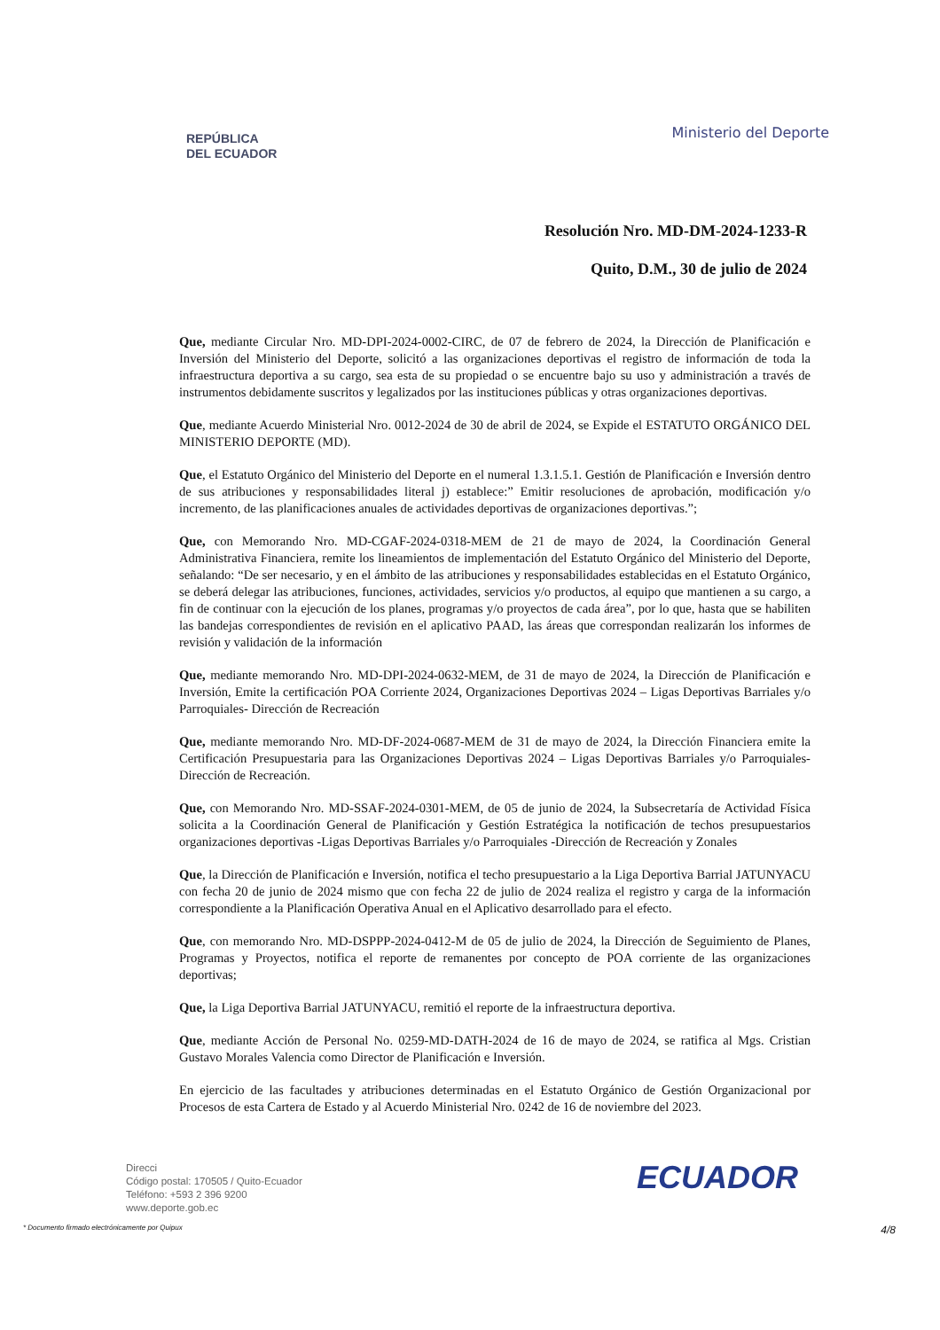REPÚBLICA
DEL ECUADOR
Ministerio del Deporte
Resolución Nro. MD-DM-2024-1233-R
Quito, D.M., 30 de julio de 2024
Que, mediante Circular Nro. MD-DPI-2024-0002-CIRC, de 07 de febrero de 2024, la Dirección de Planificación e Inversión del Ministerio del Deporte, solicitó a las organizaciones deportivas el registro de información de toda la infraestructura deportiva a su cargo, sea esta de su propiedad o se encuentre bajo su uso y administración a través de instrumentos debidamente suscritos y legalizados por las instituciones públicas y otras organizaciones deportivas.
Que, mediante Acuerdo Ministerial Nro. 0012-2024 de 30 de abril de 2024, se Expide el ESTATUTO ORGÁNICO DEL MINISTERIO DEPORTE (MD).
Que, el Estatuto Orgánico del Ministerio del Deporte en el numeral 1.3.1.5.1. Gestión de Planificación e Inversión dentro de sus atribuciones y responsabilidades literal j) establece:” Emitir resoluciones de aprobación, modificación y/o incremento, de las planificaciones anuales de actividades deportivas de organizaciones deportivas.”;
Que, con Memorando Nro. MD-CGAF-2024-0318-MEM de 21 de mayo de 2024, la Coordinación General Administrativa Financiera, remite los lineamientos de implementación del Estatuto Orgánico del Ministerio del Deporte, señalando: “De ser necesario, y en el ámbito de las atribuciones y responsabilidades establecidas en el Estatuto Orgánico, se deberá delegar las atribuciones, funciones, actividades, servicios y/o productos, al equipo que mantienen a su cargo, a fin de continuar con la ejecución de los planes, programas y/o proyectos de cada área”, por lo que, hasta que se habiliten las bandejas correspondientes de revisión en el aplicativo PAAD, las áreas que correspondan realizarán los informes de revisión y validación de la información
Que, mediante memorando Nro. MD-DPI-2024-0632-MEM, de 31 de mayo de 2024, la Dirección de Planificación e Inversión, Emite la certificación POA Corriente 2024, Organizaciones Deportivas 2024 – Ligas Deportivas Barriales y/o Parroquiales- Dirección de Recreación
Que, mediante memorando Nro. MD-DF-2024-0687-MEM de 31 de mayo de 2024, la Dirección Financiera emite la Certificación Presupuestaria para las Organizaciones Deportivas 2024 – Ligas Deportivas Barriales y/o Parroquiales- Dirección de Recreación.
Que, con Memorando Nro. MD-SSAF-2024-0301-MEM, de 05 de junio de 2024, la Subsecretaría de Actividad Física solicita a la Coordinación General de Planificación y Gestión Estratégica la notificación de techos presupuestarios organizaciones deportivas -Ligas Deportivas Barriales y/o Parroquiales -Dirección de Recreación y Zonales
Que, la Dirección de Planificación e Inversión, notifica el techo presupuestario a la Liga Deportiva Barrial JATUNYACU con fecha 20 de junio de 2024 mismo que con fecha 22 de julio de 2024 realiza el registro y carga de la información correspondiente a la Planificación Operativa Anual en el Aplicativo desarrollado para el efecto.
Que, con memorando Nro. MD-DSPPP-2024-0412-M de 05 de julio de 2024, la Dirección de Seguimiento de Planes, Programas y Proyectos, notifica el reporte de remanentes por concepto de POA corriente de las organizaciones deportivas;
Que, la Liga Deportiva Barrial JATUNYACU, remitió el reporte de la infraestructura deportiva.
Que, mediante Acción de Personal No. 0259-MD-DATH-2024 de 16 de mayo de 2024, se ratifica al Mgs. Cristian Gustavo Morales Valencia como Director de Planificación e Inversión.
En ejercicio de las facultades y atribuciones determinadas en el Estatuto Orgánico de Gestión Organizacional por Procesos de esta Cartera de Estado y al Acuerdo Ministerial Nro. 0242 de 16 de noviembre del 2023.
Direcci
Código postal: 170505 / Quito-Ecuador
Teléfono: +593 2 396 9200
www.deporte.gob.ec
ECUADOR
* Documento firmado electrónicamente por Quipux 4/8